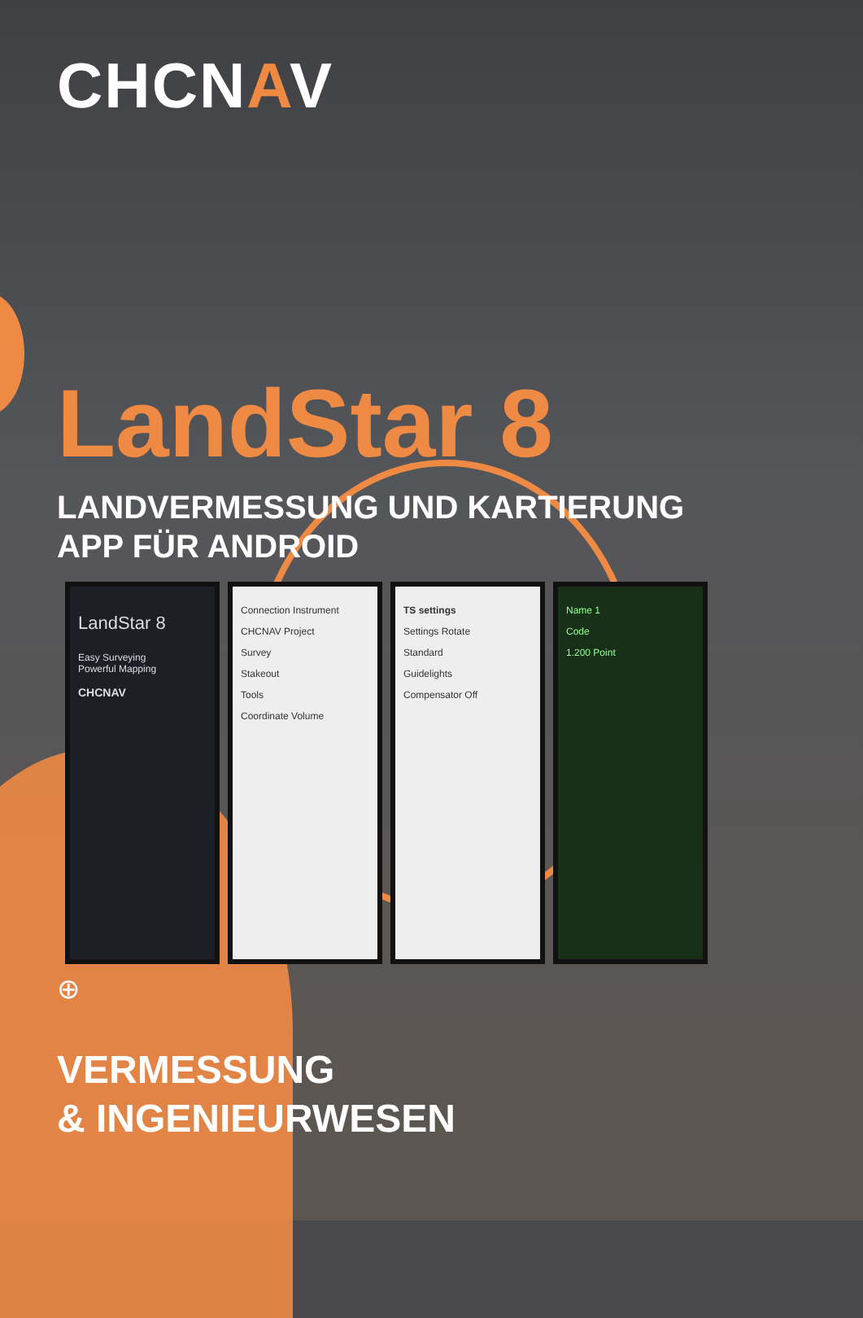CHCNAV
LandStar 8
LANDVERMESSUNG UND KARTIERUNG
APP FÜR ANDROID
LandStar 8
Easy Surveying
Powerful Mapping
CHCNAV
Connection Instrument
CHCNAV Project
Survey
Stakeout
Tools
Coordinate Volume
TS settings
Settings Rotate
Standard
Guidelights
Compensator Off
Name 1
Code
1.200 Point
⊕
VERMESSUNG
& INGENIEURWESEN